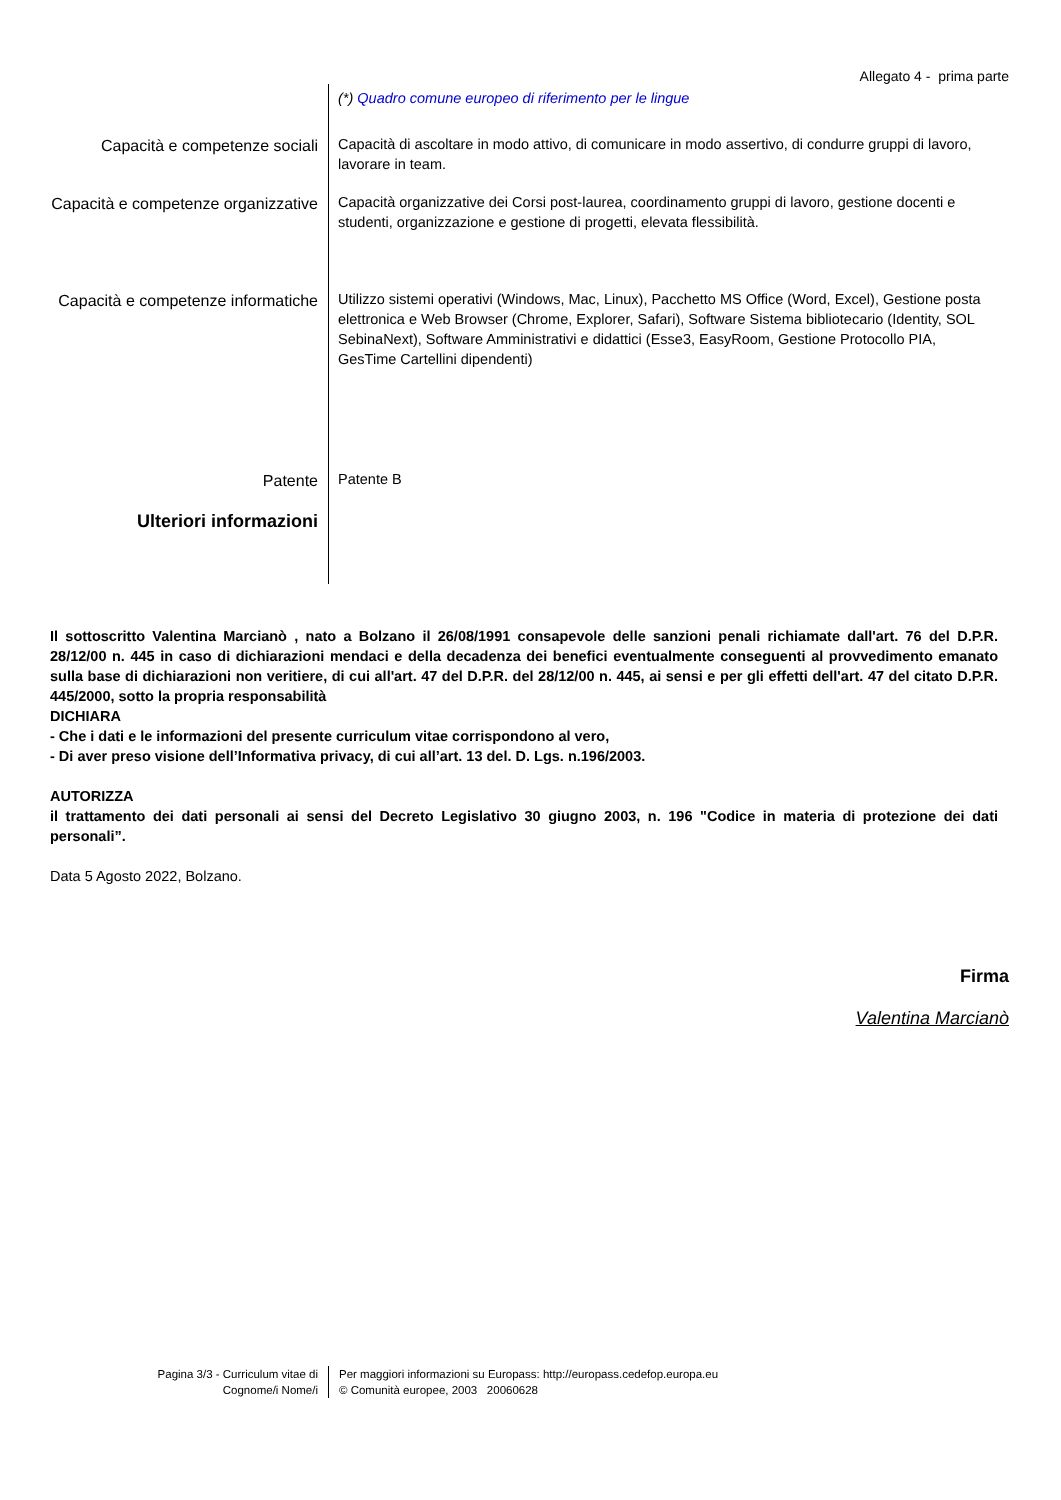Allegato 4 - prima parte
(*) Quadro comune europeo di riferimento per le lingue
Capacità e competenze sociali
Capacità di ascoltare in modo attivo, di comunicare in modo assertivo, di condurre gruppi di lavoro, lavorare in team.
Capacità e competenze organizzative
Capacità organizzative dei Corsi post-laurea, coordinamento gruppi di lavoro, gestione docenti e studenti, organizzazione e gestione di progetti, elevata flessibilità.
Capacità e competenze informatiche
Utilizzo sistemi operativi (Windows, Mac, Linux), Pacchetto MS Office (Word, Excel), Gestione posta elettronica e Web Browser (Chrome, Explorer, Safari), Software Sistema bibliotecario (Identity, SOL SebinaNext), Software Amministrativi e didattici (Esse3, EasyRoom, Gestione Protocollo PIA, GesTime Cartellini dipendenti)
Patente
Patente B
Ulteriori informazioni
Il sottoscritto Valentina Marcianò , nato a Bolzano il 26/08/1991 consapevole delle sanzioni penali richiamate dall'art. 76 del D.P.R. 28/12/00 n. 445 in caso di dichiarazioni mendaci e della decadenza dei benefici eventualmente conseguenti al provvedimento emanato sulla base di dichiarazioni non veritiere, di cui all'art. 47 del D.P.R. del 28/12/00 n. 445, ai sensi e per gli effetti dell'art. 47 del citato D.P.R. 445/2000, sotto la propria responsabilità
DICHIARA
- Che i dati e le informazioni del presente curriculum vitae corrispondono al vero,
- Di aver preso visione dell’Informativa privacy, di cui all’art. 13 del. D. Lgs. n.196/2003.
AUTORIZZA
il trattamento dei dati personali ai sensi del Decreto Legislativo 30 giugno 2003, n. 196 "Codice in materia di protezione dei dati personali”.
Data 5 Agosto 2022, Bolzano.
Firma
Valentina Marcianò
Pagina 3/3 - Curriculum vitae di
Cognome/i Nome/i
Per maggiori informazioni su Europass: http://europass.cedefop.europa.eu
© Comunità europee, 2003 20060628